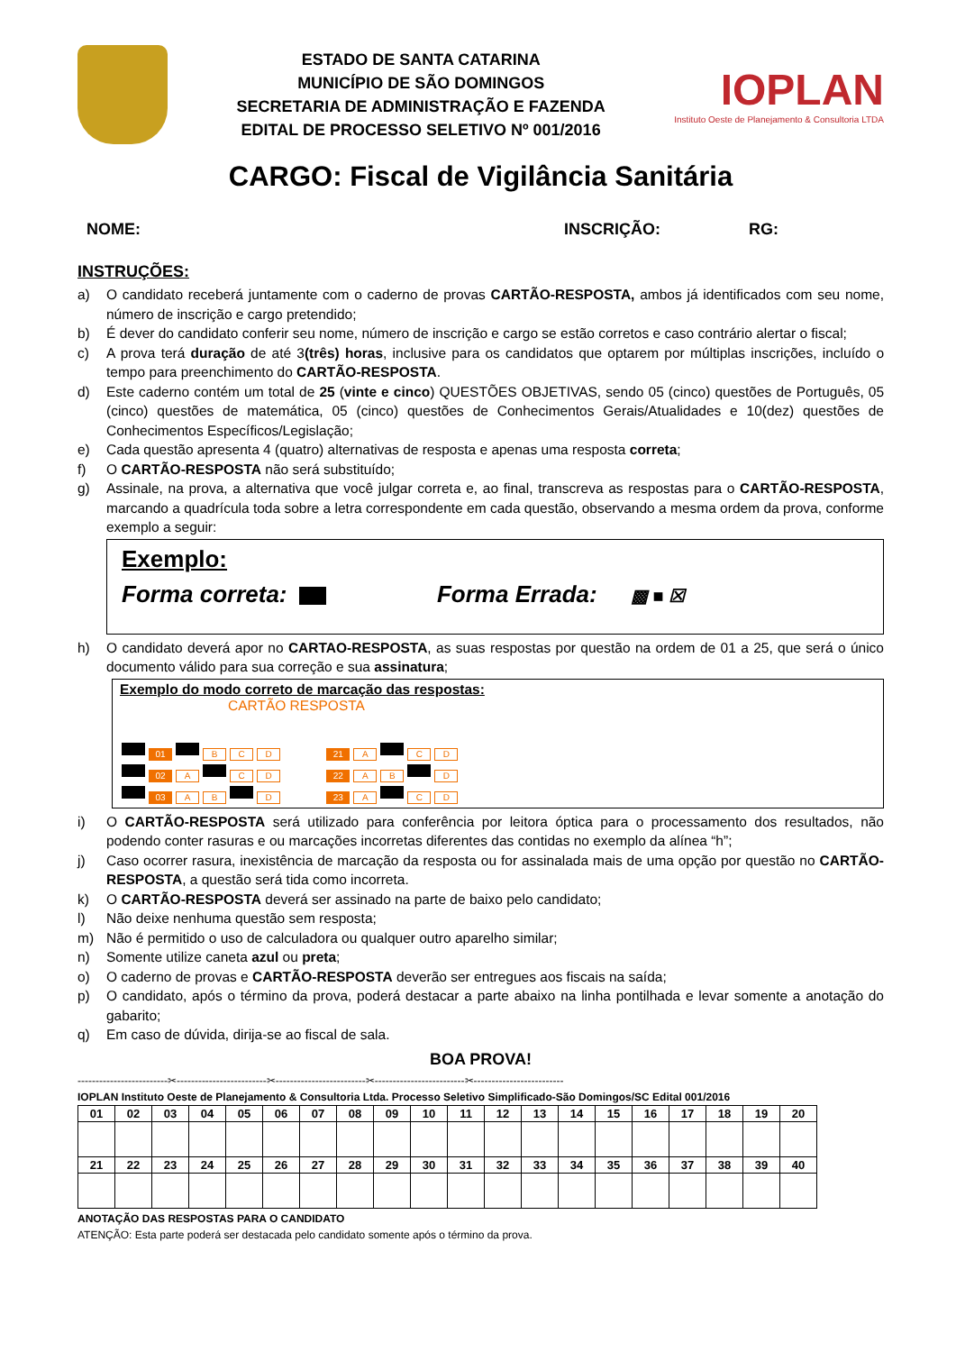ESTADO DE SANTA CATARINA
MUNICÍPIO DE SÃO DOMINGOS
SECRETARIA DE ADMINISTRAÇÃO E FAZENDA
EDITAL DE PROCESSO SELETIVO Nº 001/2016
IOPLAN
Instituto Oeste de Planejamento & Consultoria LTDA
CARGO: Fiscal de Vigilância Sanitária
NOME: INSCRIÇÃO: RG:
INSTRUÇÕES:
a) O candidato receberá juntamente com o caderno de provas CARTÃO-RESPOSTA, ambos já identificados com seu nome, número de inscrição e cargo pretendido;
b) É dever do candidato conferir seu nome, número de inscrição e cargo se estão corretos e caso contrário alertar o fiscal;
c) A prova terá duração de até 3(três) horas, inclusive para os candidatos que optarem por múltiplas inscrições, incluído o tempo para preenchimento do CARTÃO-RESPOSTA.
d) Este caderno contém um total de 25 (vinte e cinco) QUESTÕES OBJETIVAS, sendo 05 (cinco) questões de Português, 05 (cinco) questões de matemática, 05 (cinco) questões de Conhecimentos Gerais/Atualidades e 10(dez) questões de Conhecimentos Específicos/Legislação;
e) Cada questão apresenta 4 (quatro) alternativas de resposta e apenas uma resposta correta;
f) O CARTÃO-RESPOSTA não será substituído;
g) Assinale, na prova, a alternativa que você julgar correta e, ao final, transcreva as respostas para o CARTÃO-RESPOSTA, marcando a quadrícula toda sobre a letra correspondente em cada questão, observando a mesma ordem da prova, conforme exemplo a seguir:
Exemplo:
Forma correta: Forma Errada: ▩ ■ ☒
h) O candidato deverá apor no CARTAO-RESPOSTA, as suas respostas por questão na ordem de 01 a 25, que será o único documento válido para sua correção e sua assinatura;
Exemplo do modo correto de marcação das respostas:
CARTÃO RESPOSTA
01 B C D 21 A C D
02 A C D 22 A B D
03 A B D 23 A C D
i) O CARTÃO-RESPOSTA será utilizado para conferência por leitora óptica para o processamento dos resultados, não podendo conter rasuras e ou marcações incorretas diferentes das contidas no exemplo da alínea “h”;
j) Caso ocorrer rasura, inexistência de marcação da resposta ou for assinalada mais de uma opção por questão no CARTÃO-RESPOSTA, a questão será tida como incorreta.
k) O CARTÃO-RESPOSTA deverá ser assinado na parte de baixo pelo candidato;
l) Não deixe nenhuma questão sem resposta;
m) Não é permitido o uso de calculadora ou qualquer outro aparelho similar;
n) Somente utilize caneta azul ou preta;
o) O caderno de provas e CARTÃO-RESPOSTA deverão ser entregues aos fiscais na saída;
p) O candidato, após o término da prova, poderá destacar a parte abaixo na linha pontilhada e levar somente a anotação do gabarito;
q) Em caso de dúvida, dirija-se ao fiscal de sala.
BOA PROVA!
-------------------------✂-------------------------✂-------------------------✂-------------------------✂-------------------------
IOPLAN Instituto Oeste de Planejamento & Consultoria Ltda. Processo Seletivo Simplificado-São Domingos/SC Edital 001/2016
| 01 | 02 | 03 | 04 | 05 | 06 | 07 | 08 | 09 | 10 | 11 | 12 | 13 | 14 | 15 | 16 | 17 | 18 | 19 | 20 |
| 21 | 22 | 23 | 24 | 25 | 26 | 27 | 28 | 29 | 30 | 31 | 32 | 33 | 34 | 35 | 36 | 37 | 38 | 39 | 40 |
ANOTAÇÃO DAS RESPOSTAS PARA O CANDIDATO
ATENÇÃO: Esta parte poderá ser destacada pelo candidato somente após o término da prova.